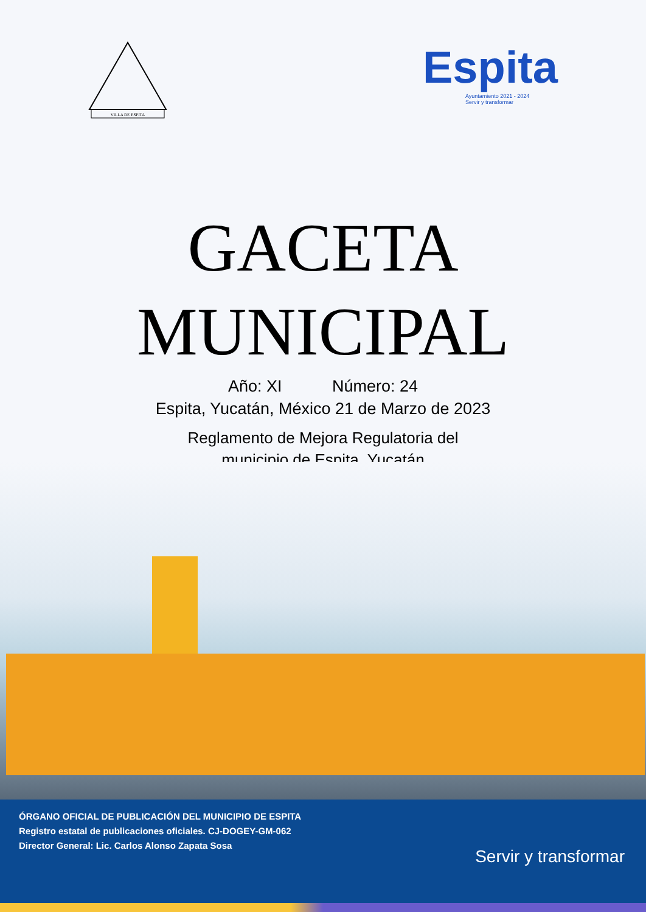VILLA DE ESPITA
Espita
Ayuntamiento 2021 - 2024
Servir y transformar
GACETA
MUNICIPAL
Año: XI Número: 24
Espita, Yucatán, México 21 de Marzo de 2023
Reglamento de Mejora Regulatoria del
municipio de Espita, Yucatán
ÓRGANO OFICIAL DE PUBLICACIÓN DEL MUNICIPIO DE ESPITA
Registro estatal de publicaciones oficiales. CJ-DOGEY-GM-062
Director General: Lic. Carlos Alonso Zapata Sosa
Servir y transformar